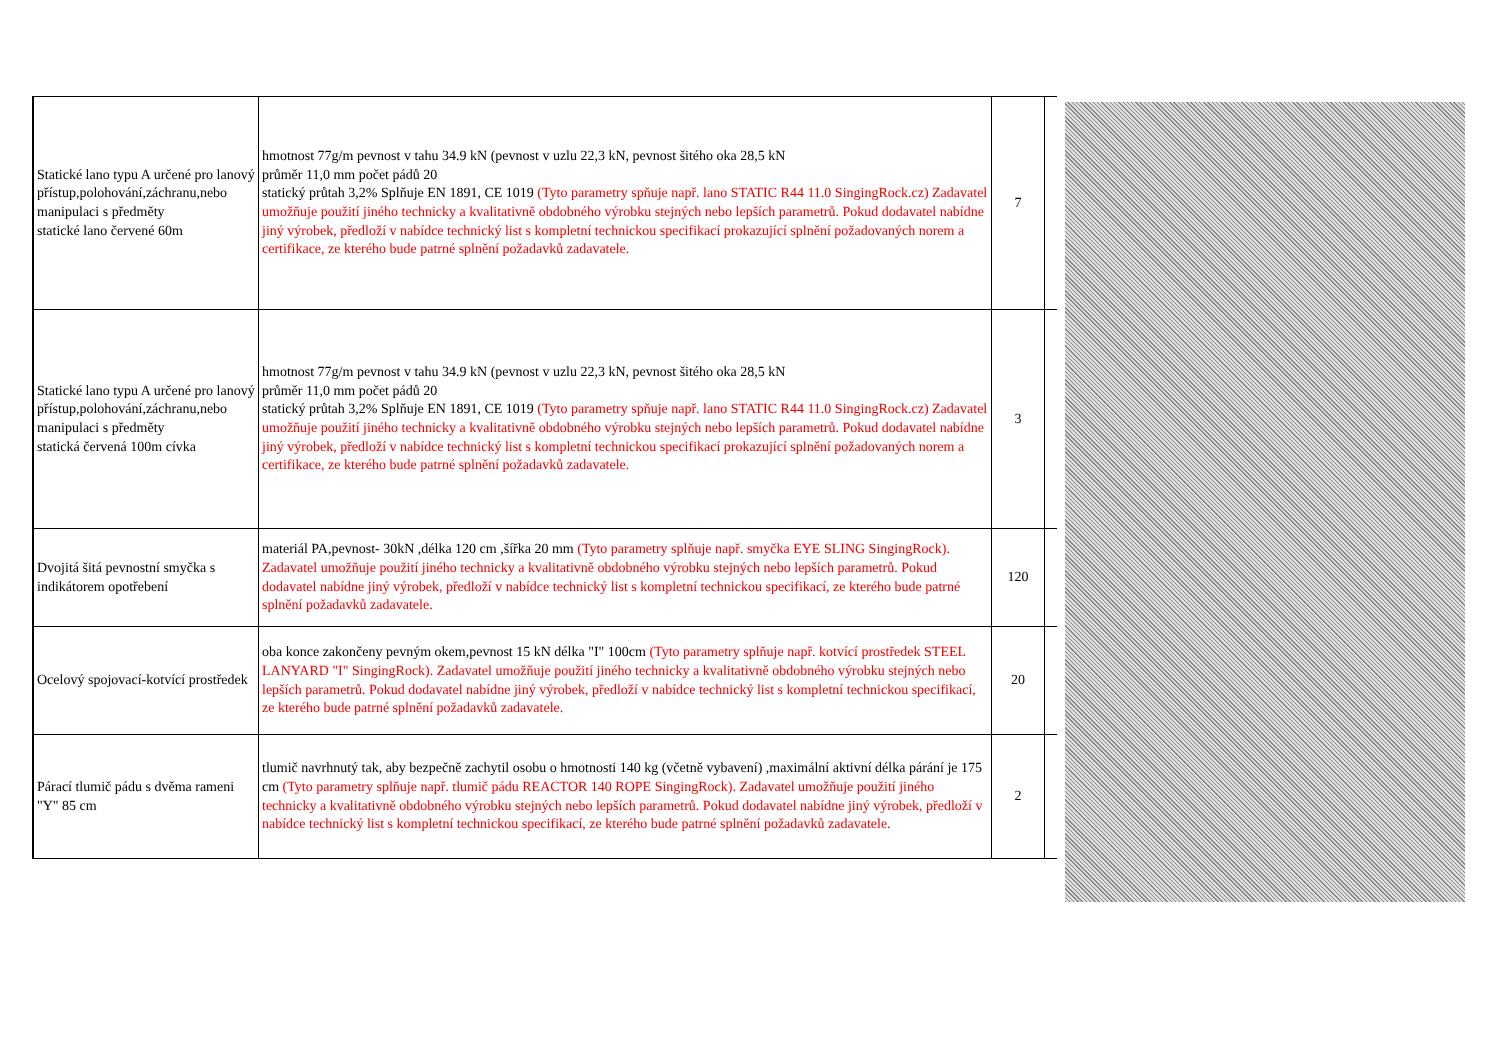| Statické lano typu A určené pro lanový přístup,polohování,záchranu,nebo manipulaci s předměty statické lano červené 60m | hmotnost 77g/m pevnost v tahu 34.9 kN (pevnost v uzlu 22,3 kN, pevnost šitého oka 28,5 kN průměr 11,0 mm počet pádů 20 statický průtah 3,2% Splňuje EN 1891, CE 1019 (Tyto parametry spňuje např. lano STATIC R44 11.0 SingingRock.cz) Zadavatel umožňuje použití jiného technicky a kvalitativně obdobného výrobku stejných nebo lepších parametrů. Pokud dodavatel nabídne jiný výrobek, předloží v nabídce technický list s kompletní technickou specifikací prokazující splnění požadovaných norem a certifikace, ze kterého bude patrné splnění požadavků zadavatele. | 7 | |
| Statické lano typu A určené pro lanový přístup,polohování,záchranu,nebo manipulaci s předměty statická červená 100m cívka | hmotnost 77g/m pevnost v tahu 34.9 kN (pevnost v uzlu 22,3 kN, pevnost šitého oka 28,5 kN průměr 11,0 mm počet pádů 20 statický průtah 3,2% Splňuje EN 1891, CE 1019 (Tyto parametry spňuje např. lano STATIC R44 11.0 SingingRock.cz) Zadavatel umožňuje použití jiného technicky a kvalitativně obdobného výrobku stejných nebo lepších parametrů. Pokud dodavatel nabídne jiný výrobek, předloží v nabídce technický list s kompletní technickou specifikací prokazující splnění požadovaných norem a certifikace, ze kterého bude patrné splnění požadavků zadavatele. | 3 | |
| Dvojitá šitá pevnostní smyčka s indikátorem opotřebení | materiál PA,pevnost- 30kN ,délka 120 cm ,šířka 20 mm (Tyto parametry splňuje např. smyčka EYE SLING SingingRock). Zadavatel umožňuje použití jiného technicky a kvalitativně obdobného výrobku stejných nebo lepších parametrů. Pokud dodavatel nabídne jiný výrobek, předloží v nabídce technický list s kompletní technickou specifikací, ze kterého bude patrné splnění požadavků zadavatele. | 120 | |
| Ocelový spojovací-kotvící prostředek | oba konce zakončeny pevným okem,pevnost 15 kN délka "I" 100cm (Tyto parametry splňuje např. kotvící prostředek STEEL LANYARD "I" SingingRock). Zadavatel umožňuje použití jiného technicky a kvalitativně obdobného výrobku stejných nebo lepších parametrů. Pokud dodavatel nabídne jiný výrobek, předloží v nabídce technický list s kompletní technickou specifikací, ze kterého bude patrné splnění požadavků zadavatele. | 20 | |
| Párací tlumič pádu s dvěma rameni "Y" 85 cm | tlumič navrhnutý tak, aby bezpečně zachytil osobu o hmotnosti 140 kg (včetně vybavení) ,maximální aktivní délka párání je 175 cm (Tyto parametry splňuje např. tlumič pádu REACTOR 140 ROPE SingingRock). Zadavatel umožňuje použití jiného technicky a kvalitativně obdobného výrobku stejných nebo lepších parametrů. Pokud dodavatel nabídne jiný výrobek, předloží v nabídce technický list s kompletní technickou specifikací, ze kterého bude patrné splnění požadavků zadavatele. | 2 | |